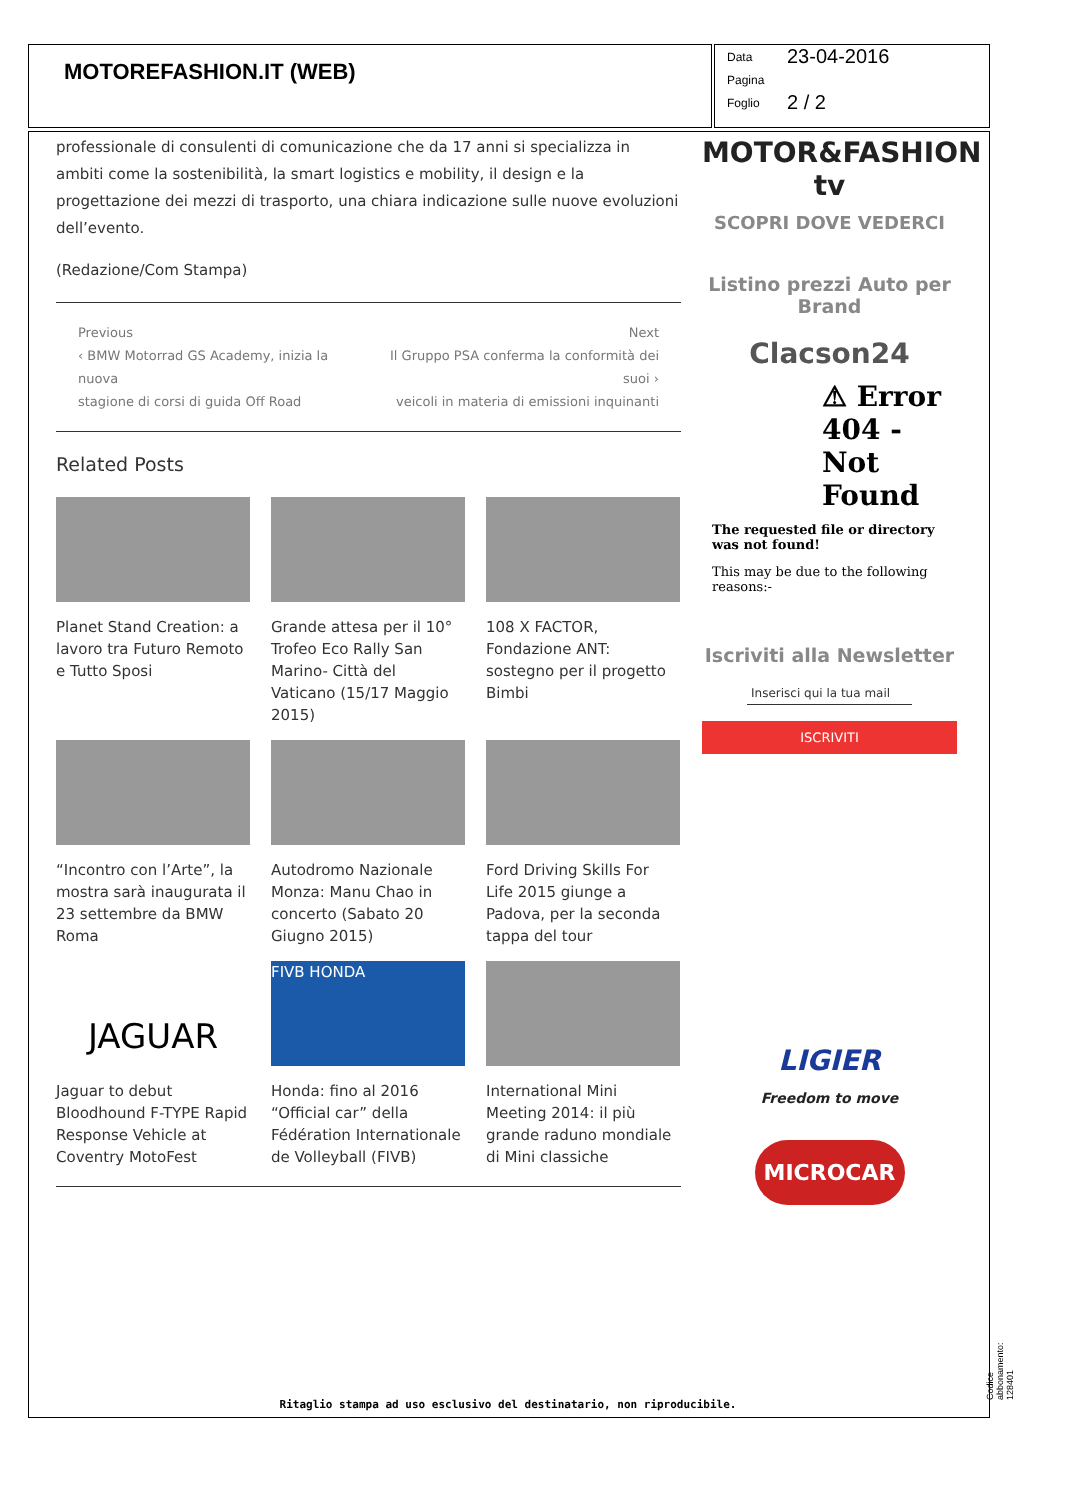MOTOREFASHION.IT (WEB)
Data 23-04-2016
Pagina
Foglio 2 / 2
professionale di consulenti di comunicazione che da 17 anni si specializza in ambiti come la sostenibilità, la smart logistics e mobility, il design e la progettazione dei mezzi di trasporto, una chiara indicazione sulle nuove evoluzioni dell’evento.
(Redazione/Com Stampa)
Previous
‹ BMW Motorrad GS Academy, inizia la nuova
stagione di corsi di guida Off Road
Next
Il Gruppo PSA conferma la conformità dei suoi ›
veicoli in materia di emissioni inquinanti
Related Posts
Planet Stand Creation: a lavoro tra Futuro Remoto e Tutto Sposi
Grande attesa per il 10° Trofeo Eco Rally San Marino- Città del Vaticano (15/17 Maggio 2015)
108 X FACTOR, Fondazione ANT: sostegno per il progetto Bimbi
“Incontro con l’Arte”, la mostra sarà inaugurata il 23 settembre da BMW Roma
Autodromo Nazionale Monza: Manu Chao in concerto (Sabato 20 Giugno 2015)
Ford Driving Skills For Life 2015 giunge a Padova, per la seconda tappa del tour
JAGUAR
Jaguar to debut Bloodhound F-TYPE Rapid Response Vehicle at Coventry MotoFest
FIVB HONDA
Honda: fino al 2016 “Official car” della Fédération Internationale de Volleyball (FIVB)
International Mini Meeting 2014: il più grande raduno mondiale di Mini classiche
MOTOR&FASHION tv
SCOPRI DOVE VEDERCI
Listino prezzi Auto per Brand
Clacson24
⚠ Error 404 - Not Found
The requested file or directory was not found!
This may be due to the following reasons:-
Iscriviti alla Newsletter
Inserisci qui la tua mail
ISCRIVITI
LIGIER
Freedom to move
MICROCAR
Ritaglio stampa ad uso esclusivo del destinatario, non riproducibile. Codice abbonamento: 128401